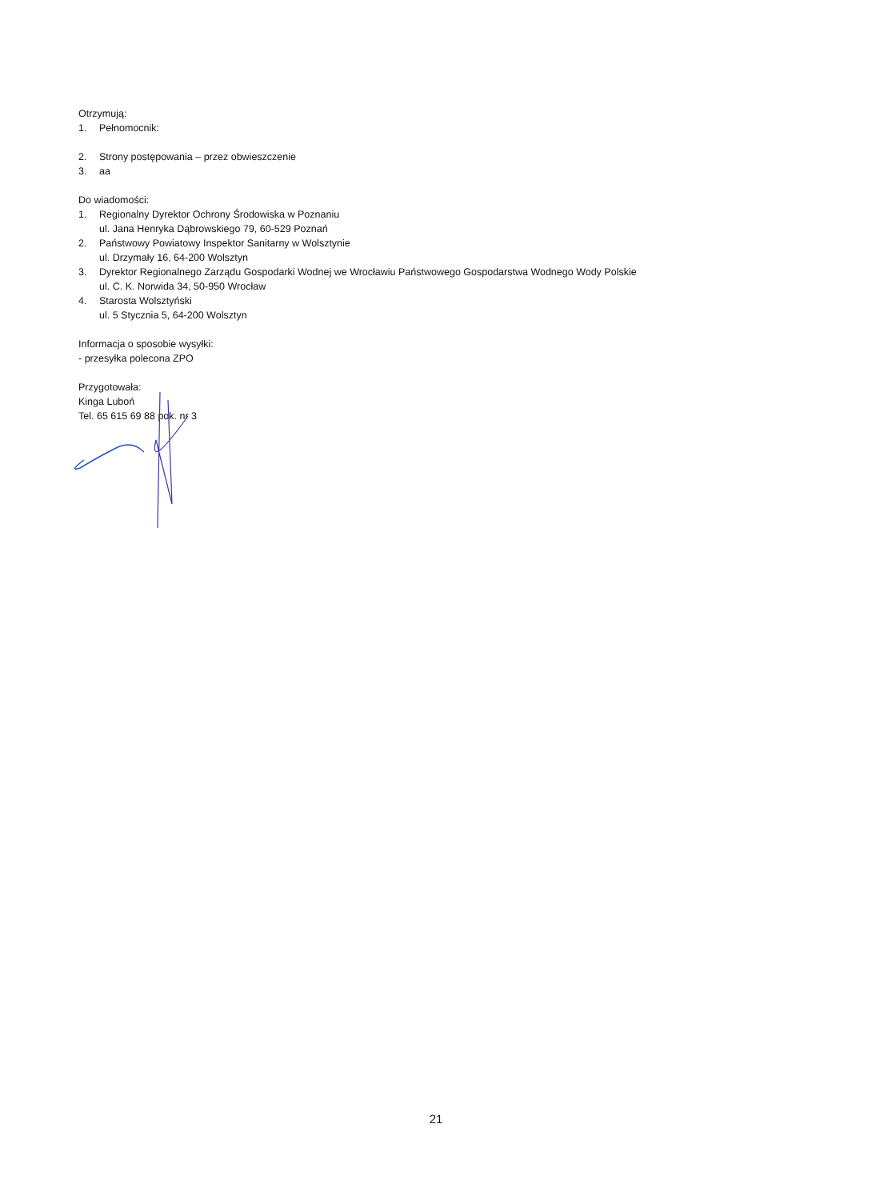Otrzymują:
1. Pełnomocnik:
2. Strony postępowania – przez obwieszczenie
3. aa
Do wiadomości:
1. Regionalny Dyrektor Ochrony Środowiska w Poznaniu
ul. Jana Henryka Dąbrowskiego 79, 60-529 Poznań
2. Państwowy Powiatowy Inspektor Sanitarny w Wolsztynie
ul. Drzymały 16, 64-200 Wolsztyn
3. Dyrektor Regionalnego Zarządu Gospodarki Wodnej we Wrocławiu Państwowego Gospodarstwa Wodnego Wody Polskie
ul. C. K. Norwida 34, 50-950 Wrocław
4. Starosta Wolsztyński
ul. 5 Stycznia 5, 64-200 Wolsztyn
Informacja o sposobie wysyłki:
- przesyłka polecona ZPO
Przygotowała:
Kinga Luboń
Tel. 65 615 69 88 pok. nr 3
21